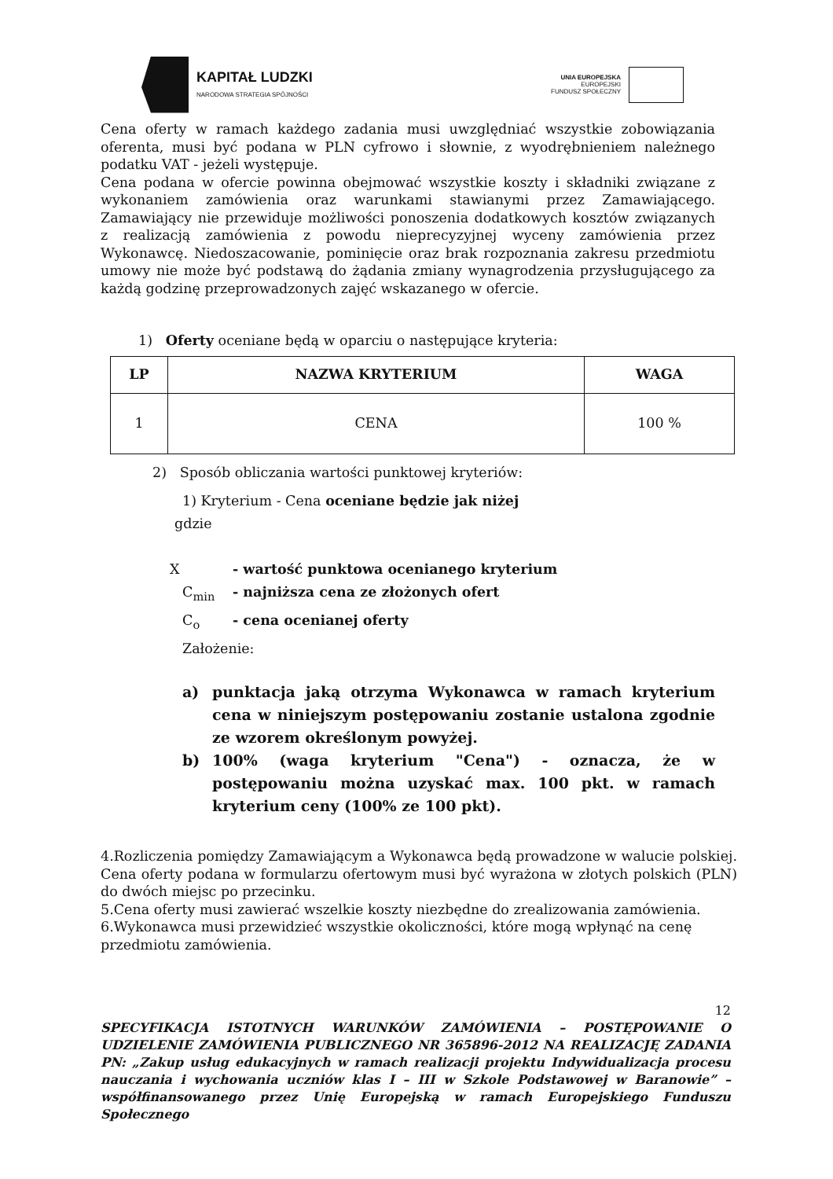KAPITAŁ LUDZKI
NARODOWA STRATEGIA SPÓJNOŚCI
UNIA EUROPEJSKA
EUROPEJSKI
FUNDUSZ SPOŁECZNY
Cena oferty w ramach każdego zadania musi uwzględniać wszystkie zobowiązania oferenta, musi być podana w PLN cyfrowo i słownie, z wyodrębnieniem należnego podatku VAT - jeżeli występuje.
Cena podana w ofercie powinna obejmować wszystkie koszty i składniki związane z wykonaniem zamówienia oraz warunkami stawianymi przez Zamawiającego. Zamawiający nie przewiduje możliwości ponoszenia dodatkowych kosztów związanych z realizacją zamówienia z powodu nieprecyzyjnej wyceny zamówienia przez Wykonawcę. Niedoszacowanie, pominięcie oraz brak rozpoznania zakresu przedmiotu umowy nie może być podstawą do żądania zmiany wynagrodzenia przysługującego za każdą godzinę przeprowadzonych zajęć wskazanego w ofercie.
1) Oferty oceniane będą w oparciu o następujące kryteria:
| LP | NAZWA KRYTERIUM | WAGA |
| --- | --- | --- |
| 1 | CENA | 100 % |
2) Sposób obliczania wartości punktowej kryteriów:
1) Kryterium - Cena oceniane będzie jak niżej
gdzie
X - wartość punktowa ocenianego kryterium
C<sub>min</sub> - najniższa cena ze złożonych ofert
C<sub>o</sub> - cena ocenianej oferty
Założenie:
a) punktacja jaką otrzyma Wykonawca w ramach kryterium cena w niniejszym postępowaniu zostanie ustalona zgodnie ze wzorem określonym powyżej.
b) 100% (waga kryterium "Cena") - oznacza, że w postępowaniu można uzyskać max. 100 pkt. w ramach kryterium ceny (100% ze 100 pkt).
4.Rozliczenia pomiędzy Zamawiającym a Wykonawca będą prowadzone w walucie polskiej. Cena oferty podana w formularzu ofertowym musi być wyrażona w złotych polskich (PLN) do dwóch miejsc po przecinku.
5.Cena oferty musi zawierać wszelkie koszty niezbędne do zrealizowania zamówienia.
6.Wykonawca musi przewidzieć wszystkie okoliczności, które mogą wpłynąć na cenę
przedmiotu zamówienia.
12
SPECYFIKACJA ISTOTNYCH WARUNKÓW ZAMÓWIENIA – POSTĘPOWANIE O UDZIELENIE ZAMÓWIENIA PUBLICZNEGO NR 365896-2012 NA REALIZACJĘ ZADANIA PN: „Zakup usług edukacyjnych w ramach realizacji projektu Indywidualizacja procesu nauczania i wychowania uczniów klas I – III w Szkole Podstawowej w Baranowie” – współfinansowanego przez Unię Europejską w ramach Europejskiego Funduszu Społecznego